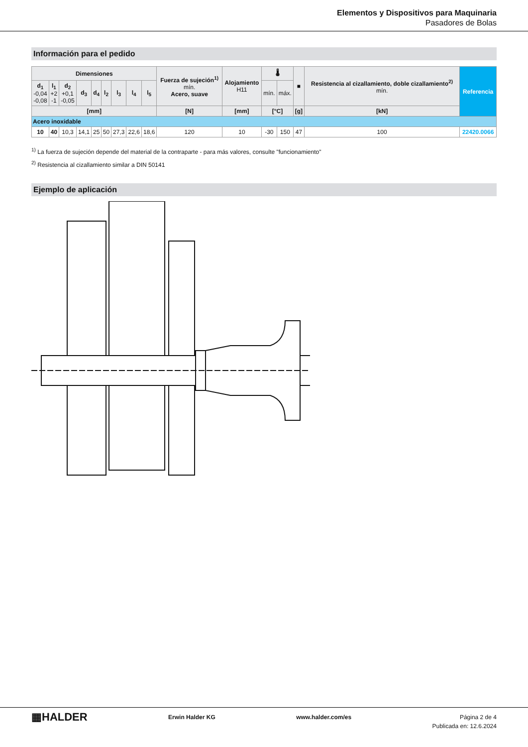Elementos y Dispositivos para Maquinaria
Pasadores de Bolas
Información para el pedido
| Dimensiones | | | | | | | | | Fuerza de sujeción<sup>1)</sup> mín. Acero, suave | Alojamiento H11 | 🌡 | | ■ | Resistencia al cizallamiento, doble cizallamiento<sup>2)</sup> mín. | Referencia |
| --- | --- | --- | --- | --- | --- | --- | --- | --- | --- | --- | --- | --- | --- | --- | --- |
| d<sub>1</sub> -0,04 -0,08 | l<sub>1</sub> +2 -1 | d<sub>2</sub> +0,1 -0,05 | d<sub>3</sub> | d<sub>4</sub> | l<sub>2</sub> | l<sub>3</sub> | l<sub>4</sub> | l<sub>5</sub> | | | mín. | máx. | | | |
| [mm] | | | | | | | | | [N] | [mm] | [°C] | | [g] | [kN] | |
| Acero inoxidable | | | | | | | | | | | | | | | |
| 10 | 40 | 10,3 | 14,1 | 25 | 50 | 27,3 | 22,6 | 18,6 | 120 | 10 | -30 | 150 | 47 | 100 | 22420.0066 |
<sup>1)</sup> La fuerza de sujeción depende del material de la contraparte - para más valores, consulte "funcionamiento"
<sup>2)</sup> Resistencia al cizallamiento similar a DIN 50141
Ejemplo de aplicación
▦HALDER
Erwin Halder KG www.halder.com/es Página 2 de 4
Publicada en: 12.6.2024